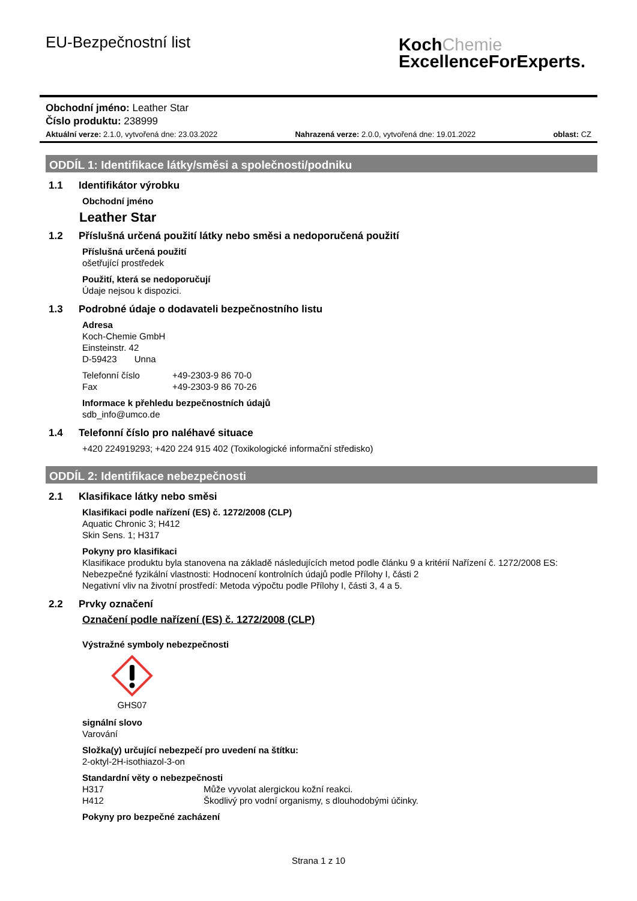EU-Bezpečnostní list
KochChemie
ExcellenceForExperts.
Obchodní jméno: Leather Star
Číslo produktu: 238999
Aktuální verze: 2.1.0, vytvořená dne: 23.03.2022 Nahrazená verze: 2.0.0, vytvořená dne: 19.01.2022 oblast: CZ
ODDÍL 1: Identifikace látky/směsi a společnosti/podniku
1.1 Identifikátor výrobku
Obchodní jméno
Leather Star
1.2 Příslušná určená použití látky nebo směsi a nedoporučená použití
Příslušná určená použití
ošetřující prostředek
Použití, která se nedoporučují
Údaje nejsou k dispozici.
1.3 Podrobné údaje o dodavateli bezpečnostního listu
Adresa
Koch-Chemie GmbH
Einsteinstr. 42
D-59423 Unna
Telefonní číslo +49-2303-9 86 70-0
Fax +49-2303-9 86 70-26
Informace k přehledu bezpečnostních údajů
sdb_info@umco.de
1.4 Telefonní číslo pro naléhavé situace
+420 224919293; +420 224 915 402 (Toxikologické informační středisko)
ODDÍL 2: Identifikace nebezpečnosti
2.1 Klasifikace látky nebo směsi
Klasifikaci podle nařízení (ES) č. 1272/2008 (CLP)
Aquatic Chronic 3; H412
Skin Sens. 1; H317
Pokyny pro klasifikaci
Klasifikace produktu byla stanovena na základě následujících metod podle článku 9 a kritérií Nařízení č. 1272/2008 ES:
Nebezpečné fyzikální vlastnosti: Hodnocení kontrolních údajů podle Přílohy I, části 2
Negativní vliv na životní prostředí: Metoda výpočtu podle Přílohy I, části 3, 4 a 5.
2.2 Prvky označení
Označení podle nařízení (ES) č. 1272/2008 (CLP)
Výstražné symboly nebezpečnosti
GHS07
signální slovo
Varování
Složka(y) určující nebezpečí pro uvedení na štítku:
2-oktyl-2H-isothiazol-3-on
Standardní věty o nebezpečnosti
H317 Může vyvolat alergickou kožní reakci.
H412 Škodlivý pro vodní organismy, s dlouhodobými účinky.
Pokyny pro bezpečné zacházení
Strana 1 z 10